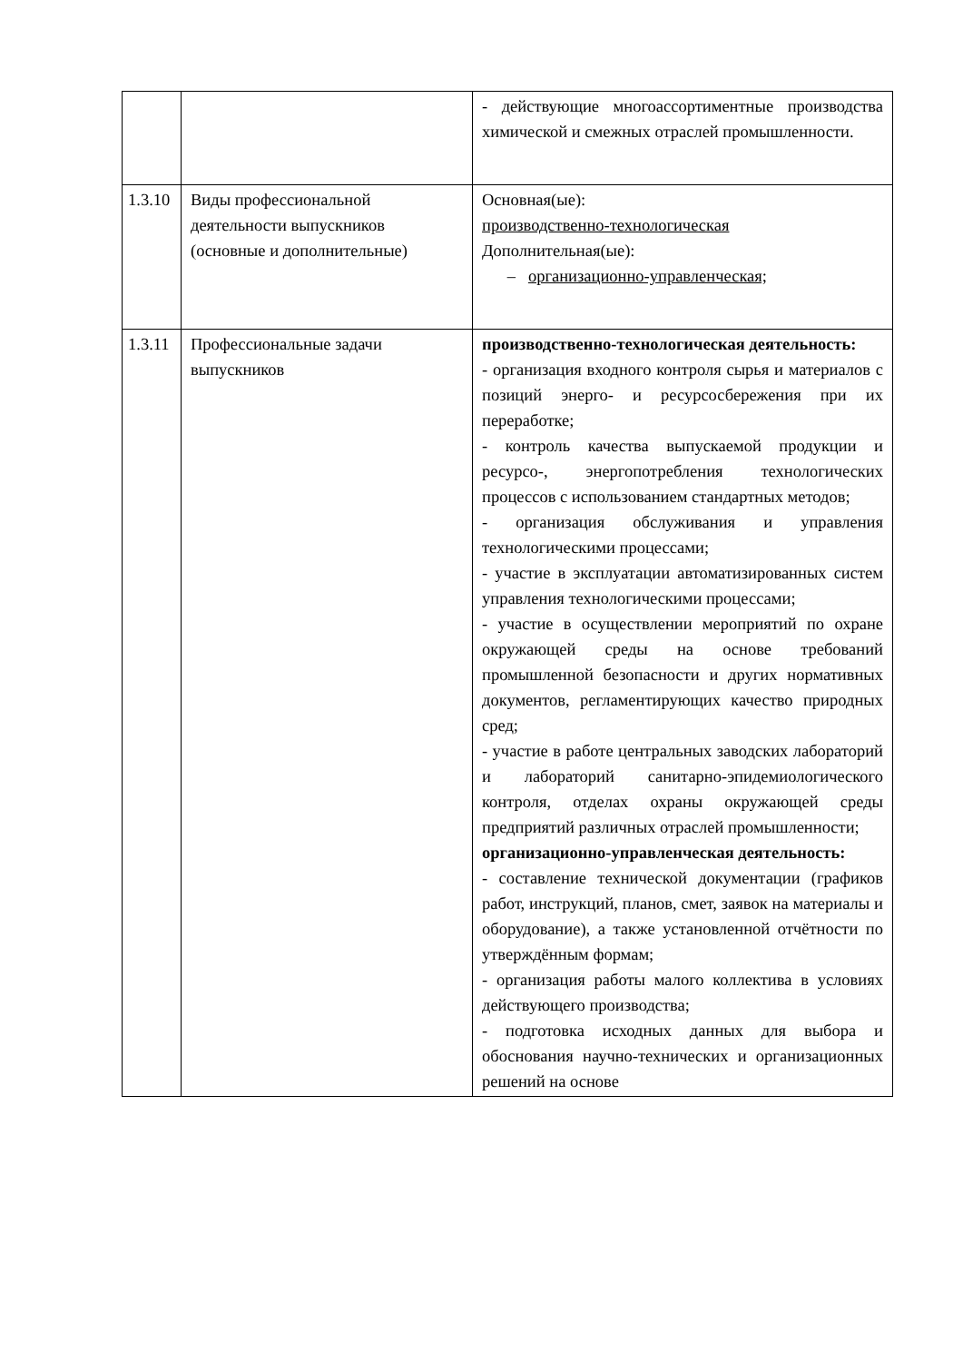| | | - действующие многоассортиментные производства химической и смежных отраслей промышленности. |
| 1.3.10 | Виды профессиональной деятельности выпускников (основные и дополнительные) | Основная(ые): производственно-технологическая Дополнительная(ые): – организационно-управленческая; |
| 1.3.11 | Профессиональные задачи выпускников | производственно-технологическая деятельность: - организация входного контроля сырья и материалов с позиций энерго- и ресурсосбережения при их переработке; - контроль качества выпускаемой продукции и ресурсо-, энергопотребления технологических процессов с использованием стандартных методов; - организация обслуживания и управления технологическими процессами; - участие в эксплуатации автоматизированных систем управления технологическими процессами; - участие в осуществлении мероприятий по охране окружающей среды на основе требований промышленной безопасности и других нормативных документов, регламентирующих качество природных сред; - участие в работе центральных заводских лабораторий и лабораторий санитарно-эпидемиологического контроля, отделах охраны окружающей среды предприятий различных отраслей промышленности; организационно-управленческая деятельность: - составление технической документации (графиков работ, инструкций, планов, смет, заявок на материалы и оборудование), а также установленной отчётности по утверждённым формам; - организация работы малого коллектива в условиях действующего производства; - подготовка исходных данных для выбора и обоснования научно-технических и организационных решений на основе |